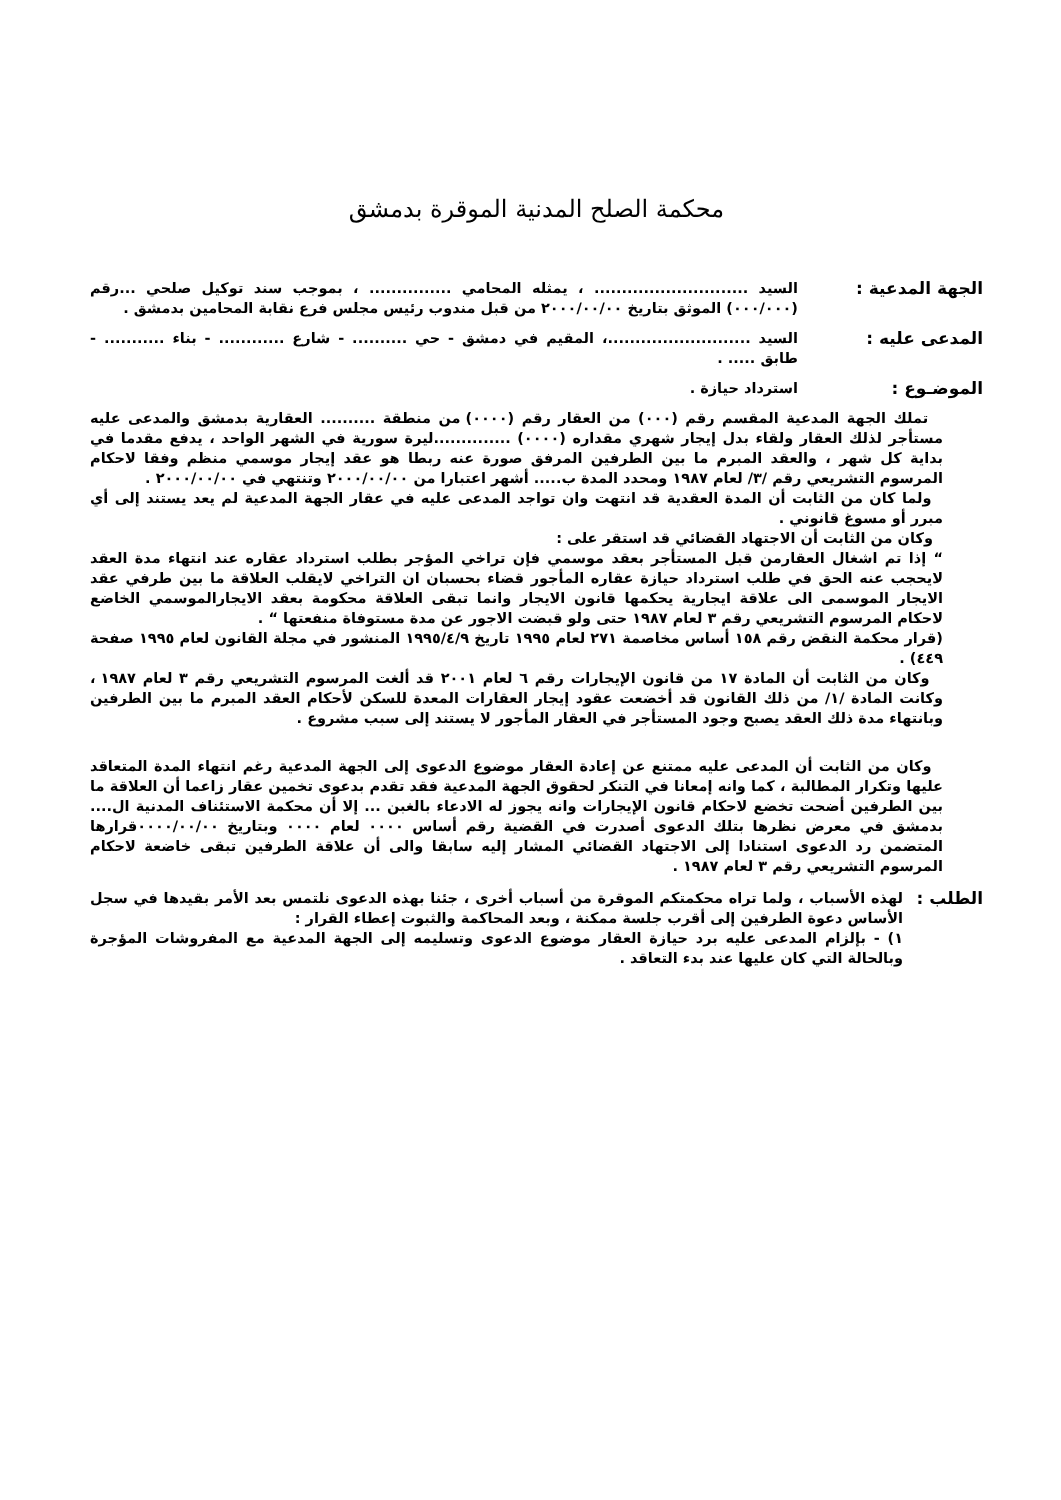محكمة الصلح المدنية الموقرة بدمشق
الجهة المدعية :
السيد ............................ ، يمثله المحامي ............... ، بموجب سند توكيل صلحي ...رقم (٠٠٠/٠٠٠) الموثق بتاريخ ٢٠٠٠/٠٠/٠٠ من قبل مندوب رئيس مجلس فرع نقابة المحامين بدمشق .
المدعى عليه :
السيد ..........................، المقيم في دمشق - حي .......... - شارع ............ - بناء ........... - طابق ..... .
الموضـوع :
استرداد حيازة .
تملك الجهة المدعية المقسم رقم (٠٠٠) من العقار رقم (٠٠٠٠) من منطقة .......... العقارية بدمشق والمدعى عليه مستأجر لذلك العقار ولقاء بدل إيجار شهري مقداره (٠٠٠٠) ..............ليرة سورية في الشهر الواحد ، يدفع مقدما في بداية كل شهر ، والعقد المبرم ما بين الطرفين المرفق صورة عنه ربطا هو عقد إيجار موسمي منظم وفقا لاحكام المرسوم التشريعي رقم /٣/ لعام ١٩٨٧ ومحدد المدة ب..... أشهر اعتبارا من ٢٠٠٠/٠٠/٠٠ وتنتهي في ٢٠٠٠/٠٠/٠٠ .
ولما كان من الثابت أن المدة العقدية قد انتهت وان تواجد المدعى عليه في عقار الجهة المدعية لم يعد يستند إلى أي مبرر أو مسوغ قانوني .
وكان من الثابت أن الاجتهاد القضائي قد استقر على :
“ إذا تم اشغال العقارمن قبل المستأجر بعقد موسمي فإن تراخي المؤجر بطلب استرداد عقاره عند انتهاء مدة العقد لايحجب عنه الحق في طلب استرداد حيازة عقاره المأجور قضاء بحسبان ان التراخي لايقلب العلاقة ما بين طرفي عقد الايجار الموسمى الى علاقة ايجارية يحكمها قانون الايجار وانما تبقى العلاقة محكومة بعقد الايجارالموسمي الخاضع لاحكام المرسوم التشريعي رقم ٣ لعام ١٩٨٧ حتى ولو قبضت الاجور عن مدة مستوفاة منفعتها “ .
(قرار محكمة النقض رقم ١٥٨ أساس مخاصمة ٢٧١ لعام ١٩٩٥ تاريخ ١٩٩٥/٤/٩ المنشور في مجلة القانون لعام ١٩٩٥ صفحة ٤٤٩) .
وكان من الثابت أن المادة ١٧ من قانون الإيجارات رقم ٦ لعام ٢٠٠١ قد ألغت المرسوم التشريعي رقم ٣ لعام ١٩٨٧ ، وكانت المادة /١/ من ذلك القانون قد أخضعت عقود إيجار العقارات المعدة للسكن لأحكام العقد المبرم ما بين الطرفين وبانتهاء مدة ذلك العقد يصبح وجود المستأجر في العقار المأجور لا يستند إلى سبب مشروع .
وكان من الثابت أن المدعى عليه ممتنع عن إعادة العقار موضوع الدعوى إلى الجهة المدعية رغم انتهاء المدة المتعاقد عليها وتكرار المطالبة ، كما وانه إمعانا في التنكر لحقوق الجهة المدعية فقد تقدم بدعوى تخمين عقار زاعما أن العلاقة ما بين الطرفين أضحت تخضع لاحكام قانون الإيجارات وانه يجوز له الادعاء بالغبن ... إلا أن محكمة الاستئناف المدنية ال.... بدمشق في معرض نظرها بتلك الدعوى أصدرت في القضية رقم أساس ٠٠٠٠ لعام ٠٠٠٠ وبتاريخ ٠٠٠٠/٠٠/٠٠قرارها المتضمن رد الدعوى استنادا إلى الاجتهاد القضائي المشار إليه سابقا والى أن علاقة الطرفين تبقى خاضعة لاحكام المرسوم التشريعي رقم ٣ لعام ١٩٨٧ .
الطلب :
لهذه الأسباب ، ولما تراه محكمتكم الموقرة من أسباب أخرى ، جئنا بهذه الدعوى نلتمس بعد الأمر بقيدها في سجل الأساس دعوة الطرفين إلى أقرب جلسة ممكنة ، وبعد المحاكمة والثبوت إعطاء القرار :
١) - بإلزام المدعى عليه برد حيازة العقار موضوع الدعوى وتسليمه إلى الجهة المدعية مع المفروشات المؤجرة وبالحالة التي كان عليها عند بدء التعاقد .